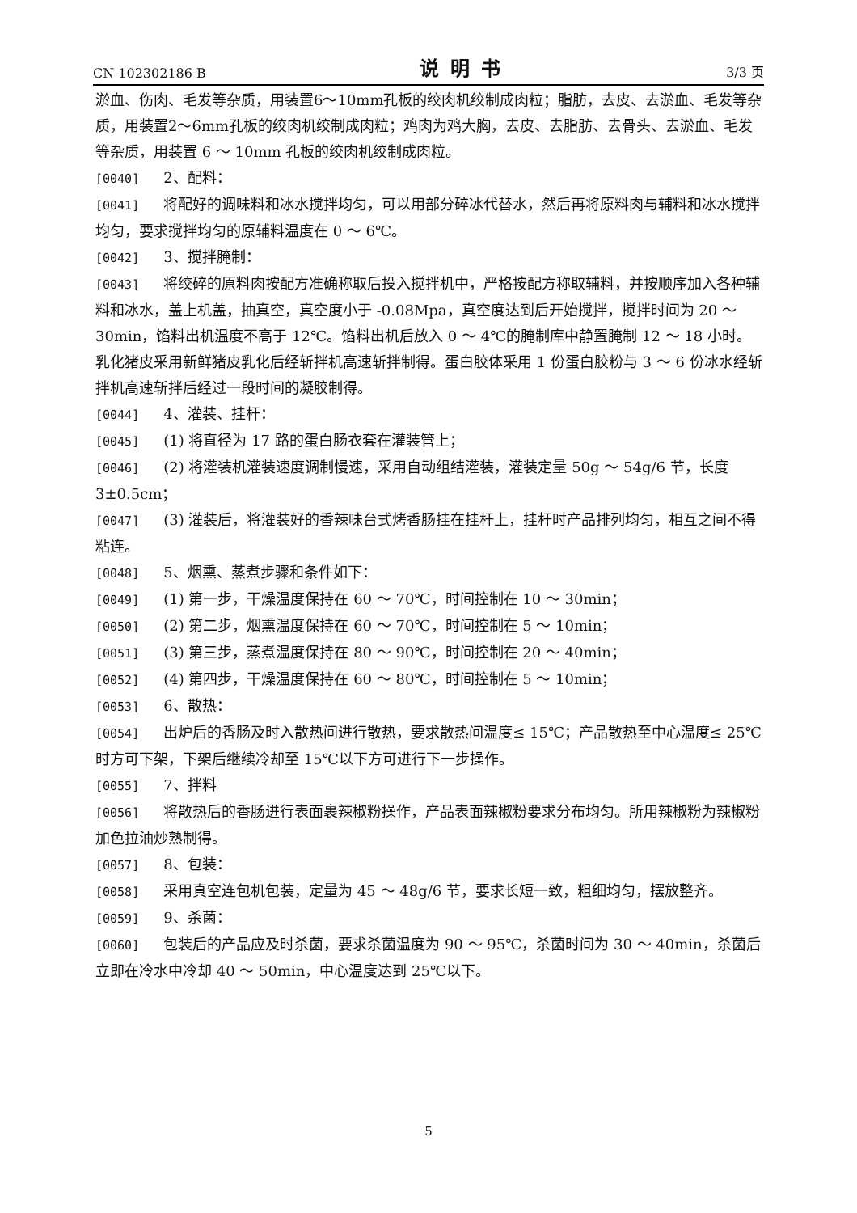CN 102302186 B 说明书 3/3 页
淤血、伤肉、毛发等杂质，用装置6～10mm孔板的绞肉机绞制成肉粒；脂肪，去皮、去淤血、毛发等杂质，用装置2～6mm孔板的绞肉机绞制成肉粒；鸡肉为鸡大胸，去皮、去脂肪、去骨头、去淤血、毛发等杂质，用装置 6 ～ 10mm 孔板的绞肉机绞制成肉粒。
[0040] 2、配料：
[0041] 将配好的调味料和冰水搅拌均匀，可以用部分碎冰代替水，然后再将原料肉与辅料和冰水搅拌均匀，要求搅拌均匀的原辅料温度在 0 ～ 6℃。
[0042] 3、搅拌腌制：
[0043] 将绞碎的原料肉按配方准确称取后投入搅拌机中，严格按配方称取辅料，并按顺序加入各种辅料和冰水，盖上机盖，抽真空，真空度小于 -0.08Mpa，真空度达到后开始搅拌，搅拌时间为 20 ～ 30min，馅料出机温度不高于 12℃。馅料出机后放入 0 ～ 4℃的腌制库中静置腌制 12 ～ 18 小时。乳化猪皮采用新鲜猪皮乳化后经斩拌机高速斩拌制得。蛋白胶体采用 1 份蛋白胶粉与 3 ～ 6 份冰水经斩拌机高速斩拌后经过一段时间的凝胶制得。
[0044] 4、灌装、挂杆：
[0045] (1) 将直径为 17 路的蛋白肠衣套在灌装管上；
[0046] (2) 将灌装机灌装速度调制慢速，采用自动组结灌装，灌装定量 50g ～ 54g/6 节，长度 3±0.5cm；
[0047] (3) 灌装后，将灌装好的香辣味台式烤香肠挂在挂杆上，挂杆时产品排列均匀，相互之间不得粘连。
[0048] 5、烟熏、蒸煮步骤和条件如下：
[0049] (1) 第一步，干燥温度保持在 60 ～ 70℃，时间控制在 10 ～ 30min；
[0050] (2) 第二步，烟熏温度保持在 60 ～ 70℃，时间控制在 5 ～ 10min；
[0051] (3) 第三步，蒸煮温度保持在 80 ～ 90℃，时间控制在 20 ～ 40min；
[0052] (4) 第四步，干燥温度保持在 60 ～ 80℃，时间控制在 5 ～ 10min；
[0053] 6、散热：
[0054] 出炉后的香肠及时入散热间进行散热，要求散热间温度≤ 15℃；产品散热至中心温度≤ 25℃时方可下架，下架后继续冷却至 15℃以下方可进行下一步操作。
[0055] 7、拌料
[0056] 将散热后的香肠进行表面裹辣椒粉操作，产品表面辣椒粉要求分布均匀。所用辣椒粉为辣椒粉加色拉油炒熟制得。
[0057] 8、包装：
[0058] 采用真空连包机包装，定量为 45 ～ 48g/6 节，要求长短一致，粗细均匀，摆放整齐。
[0059] 9、杀菌：
[0060] 包装后的产品应及时杀菌，要求杀菌温度为 90 ～ 95℃，杀菌时间为 30 ～ 40min，杀菌后立即在冷水中冷却 40 ～ 50min，中心温度达到 25℃以下。
5